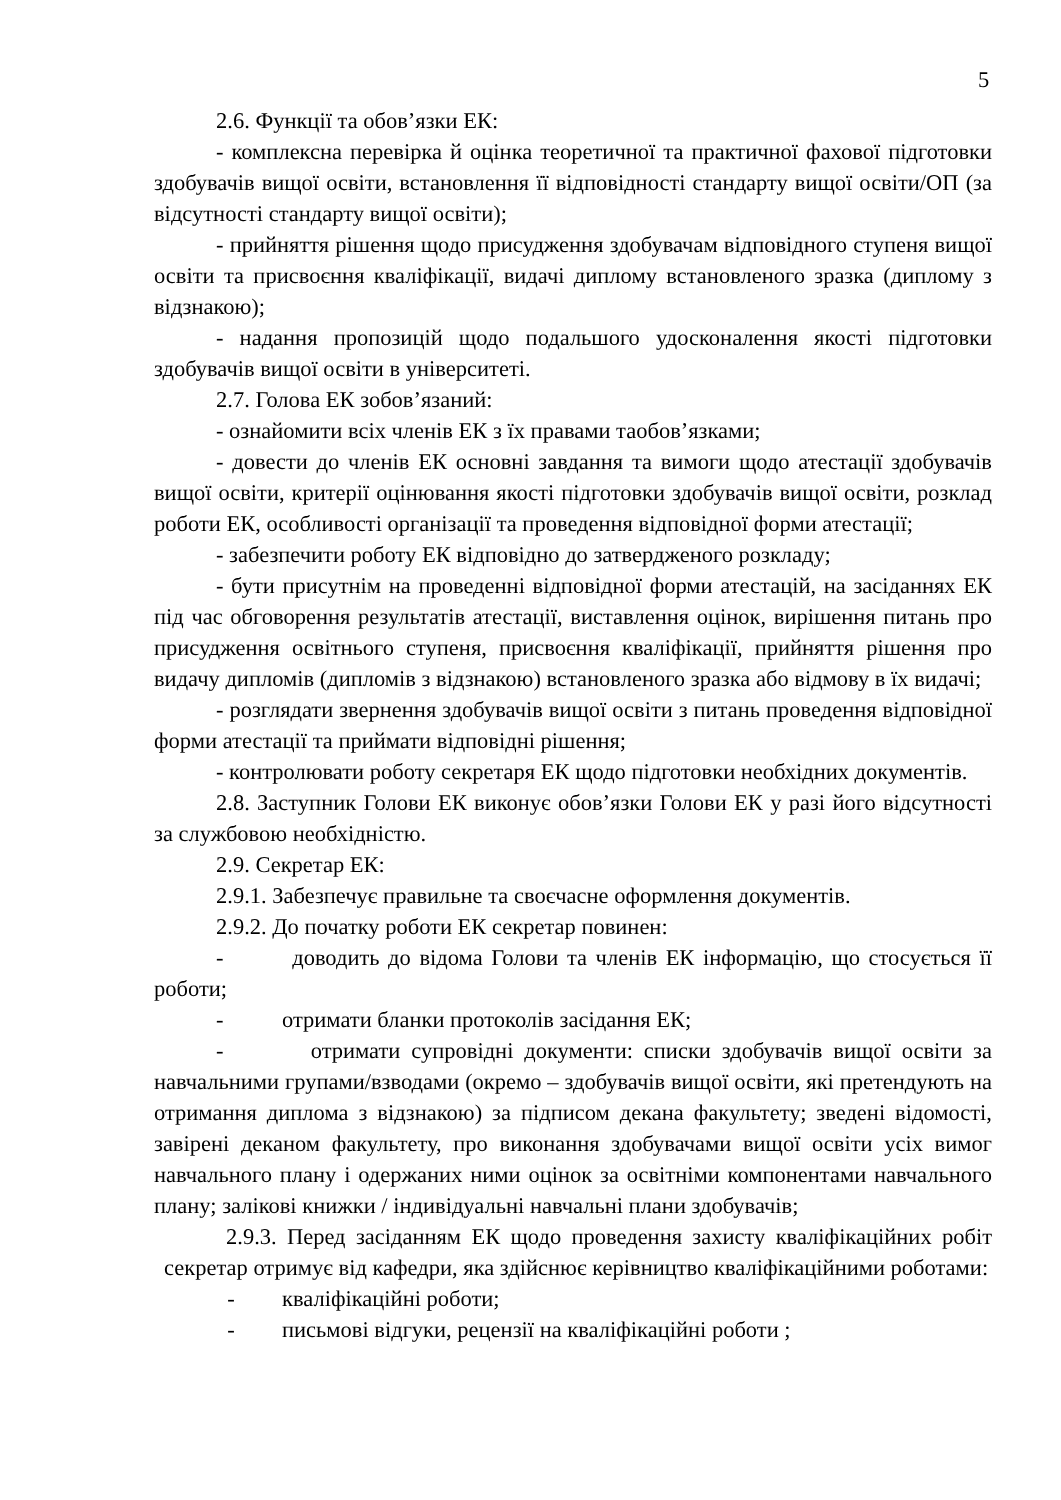5
2.6. Функції та обов’язки ЕК:
- комплексна перевірка й оцінка теоретичної та практичної фахової підготовки здобувачів вищої освіти, встановлення її відповідності стандарту вищої освіти/ОП (за відсутності стандарту вищої освіти);
- прийняття рішення щодо присудження здобувачам відповідного ступеня вищої освіти та присвоєння кваліфікації, видачі диплому встановленого зразка (диплому з відзнакою);
- надання пропозицій щодо подальшого удосконалення якості підготовки здобувачів вищої освіти в університеті.
2.7. Голова ЕК зобов’язаний:
- ознайомити всіх членів ЕК з їх правами таобов’язками;
- довести до членів ЕК основні завдання та вимоги щодо атестації здобувачів вищої освіти, критерії оцінювання якості підготовки здобувачів вищої освіти, розклад роботи ЕК, особливості організації та проведення відповідної форми атестації;
- забезпечити роботу ЕК відповідно до затвердженого розкладу;
- бути присутнім на проведенні відповідної форми атестацій, на засіданнях ЕК під час обговорення результатів атестації, виставлення оцінок, вирішення питань про присудження освітнього ступеня, присвоєння кваліфікації, прийняття рішення про видачу дипломів (дипломів з відзнакою) встановленого зразка або відмову в їх видачі;
- розглядати звернення здобувачів вищої освіти з питань проведення відповідної форми атестації та приймати відповідні рішення;
- контролювати роботу секретаря ЕК щодо підготовки необхідних документів.
2.8. Заступник Голови ЕК виконує обов’язки Голови ЕК у разі його відсутності за службовою необхідністю.
2.9. Секретар ЕК:
2.9.1. Забезпечує правильне та своєчасне оформлення документів.
2.9.2. До початку роботи ЕК секретар повинен:
- доводить до відома Голови та членів ЕК інформацію, що стосується її роботи;
- отримати бланки протоколів засідання ЕК;
- отримати супровідні документи: списки здобувачів вищої освіти за навчальними групами/взводами (окремо – здобувачів вищої освіти, які претендують на отримання диплома з відзнакою) за підписом декана факультету; зведені відомості, завірені деканом факультету, про виконання здобувачами вищої освіти усіх вимог навчального плану і одержаних ними оцінок за освітніми компонентами навчального плану; залікові книжки / індивідуальні навчальні плани здобувачів;
2.9.3. Перед засіданням ЕК щодо проведення захисту кваліфікаційних робіт секретар отримує від кафедри, яка здійснює керівництво кваліфікаційними роботами:
- кваліфікаційні роботи;
- письмові відгуки, рецензії на кваліфікаційні роботи ;